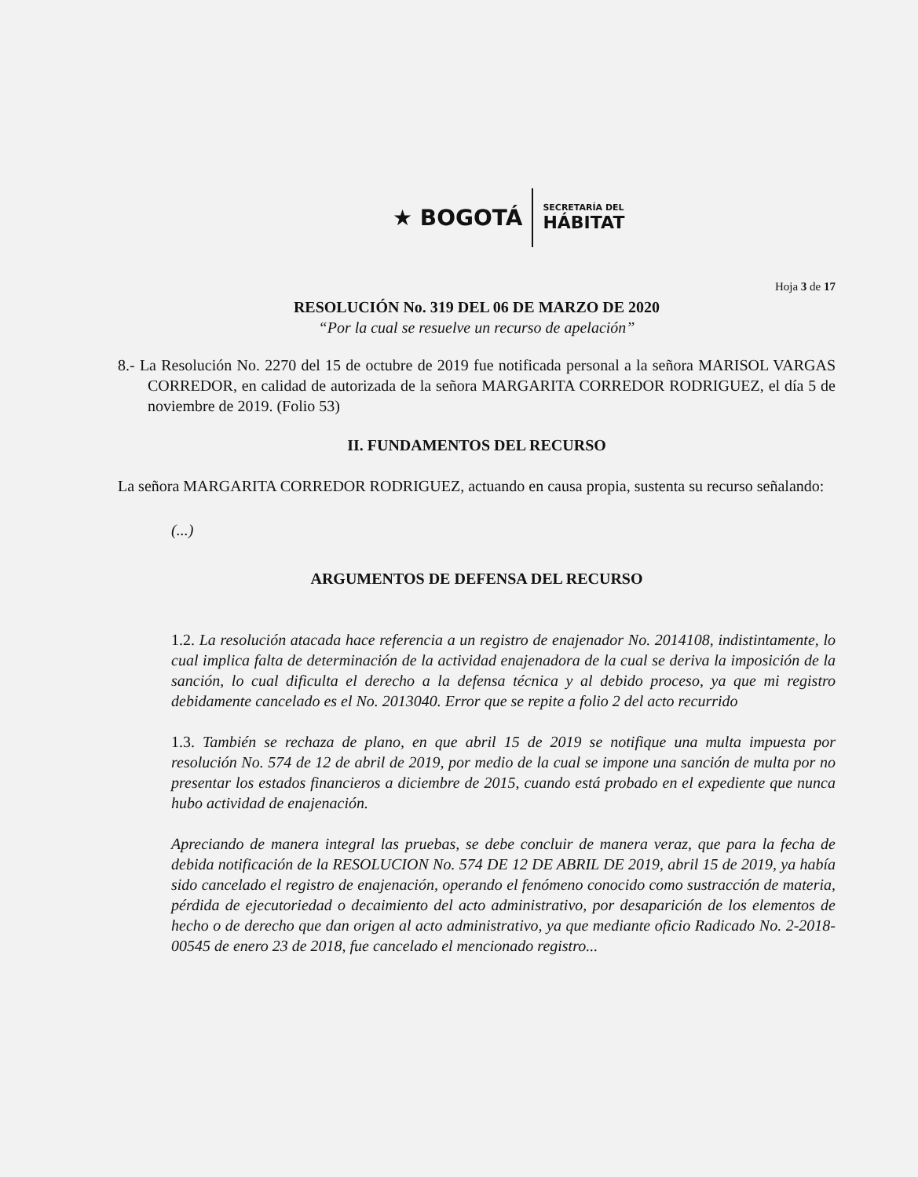★ BOGOTÁ
SECRETARÍA DEL
HÁBITAT
Hoja 3 de 17
RESOLUCIÓN No. 319 DEL 06 DE MARZO DE 2020
“Por la cual se resuelve un recurso de apelación”
8.- La Resolución No. 2270 del 15 de octubre de 2019 fue notificada personal a la señora MARISOL VARGAS CORREDOR, en calidad de autorizada de la señora MARGARITA CORREDOR RODRIGUEZ, el día 5 de noviembre de 2019. (Folio 53)
II. FUNDAMENTOS DEL RECURSO
La señora MARGARITA CORREDOR RODRIGUEZ, actuando en causa propia, sustenta su recurso señalando:
(...)
ARGUMENTOS DE DEFENSA DEL RECURSO
1.2. La resolución atacada hace referencia a un registro de enajenador No. 2014108, indistintamente, lo cual implica falta de determinación de la actividad enajenadora de la cual se deriva la imposición de la sanción, lo cual dificulta el derecho a la defensa técnica y al debido proceso, ya que mi registro debidamente cancelado es el No. 2013040. Error que se repite a folio 2 del acto recurrido
1.3. También se rechaza de plano, en que abril 15 de 2019 se notifique una multa impuesta por resolución No. 574 de 12 de abril de 2019, por medio de la cual se impone una sanción de multa por no presentar los estados financieros a diciembre de 2015, cuando está probado en el expediente que nunca hubo actividad de enajenación.
Apreciando de manera integral las pruebas, se debe concluir de manera veraz, que para la fecha de debida notificación de la RESOLUCION No. 574 DE 12 DE ABRIL DE 2019, abril 15 de 2019, ya había sido cancelado el registro de enajenación, operando el fenómeno conocido como sustracción de materia, pérdida de ejecutoriedad o decaimiento del acto administrativo, por desaparición de los elementos de hecho o de derecho que dan origen al acto administrativo, ya que mediante oficio Radicado No. 2-2018-00545 de enero 23 de 2018, fue cancelado el mencionado registro...